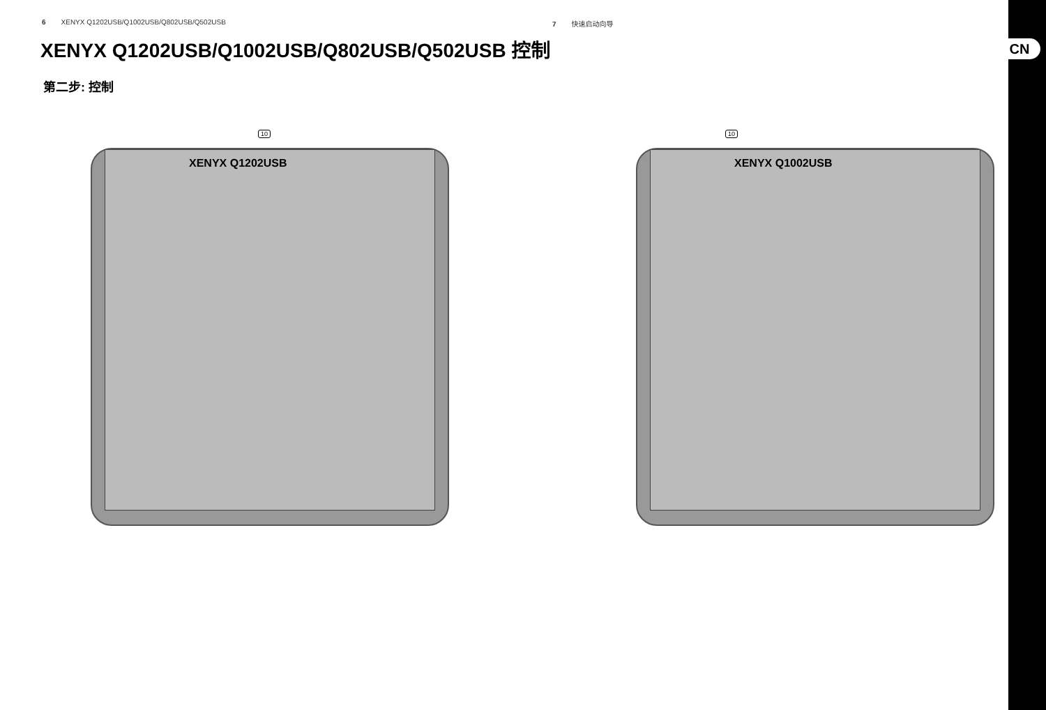6 XENYX Q1202USB/Q1002USB/Q802USB/Q502USB
7 快速启动向导
XENYX Q1202USB/Q1002USB/Q802USB/Q502USB 控制
第二步: 控制
CN
XENYX Q1202USB XENYX Q1002USB
10 10